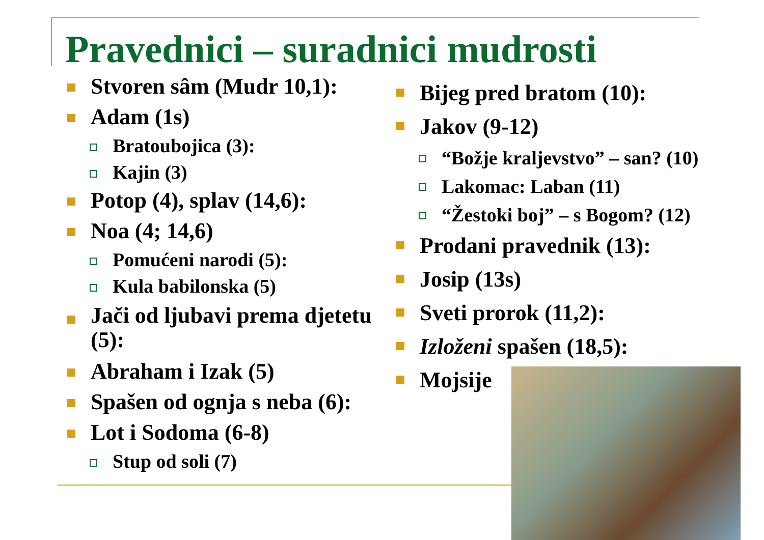Pravednici – suradnici mudrosti
Stvoren sâm (Mudr 10,1):
Adam (1s)
Bratoubojica (3):
Kajin (3)
Potop (4), splav (14,6):
Noa (4; 14,6)
Pomućeni narodi (5):
Kula babilonska (5)
Jači od ljubavi prema djetetu (5):
Abraham i Izak (5)
Spašen od ognja s neba (6):
Lot i Sodoma (6-8)
Stup od soli (7)
Bijeg pred bratom (10):
Jakov (9-12)
“Božje kraljevstvo” – san? (10)
Lakomac: Laban (11)
“Žestoki boj” – s Bogom? (12)
Prodani pravednik (13):
Josip (13s)
Sveti prorok (11,2):
Izloženi spašen (18,5):
Mojsije